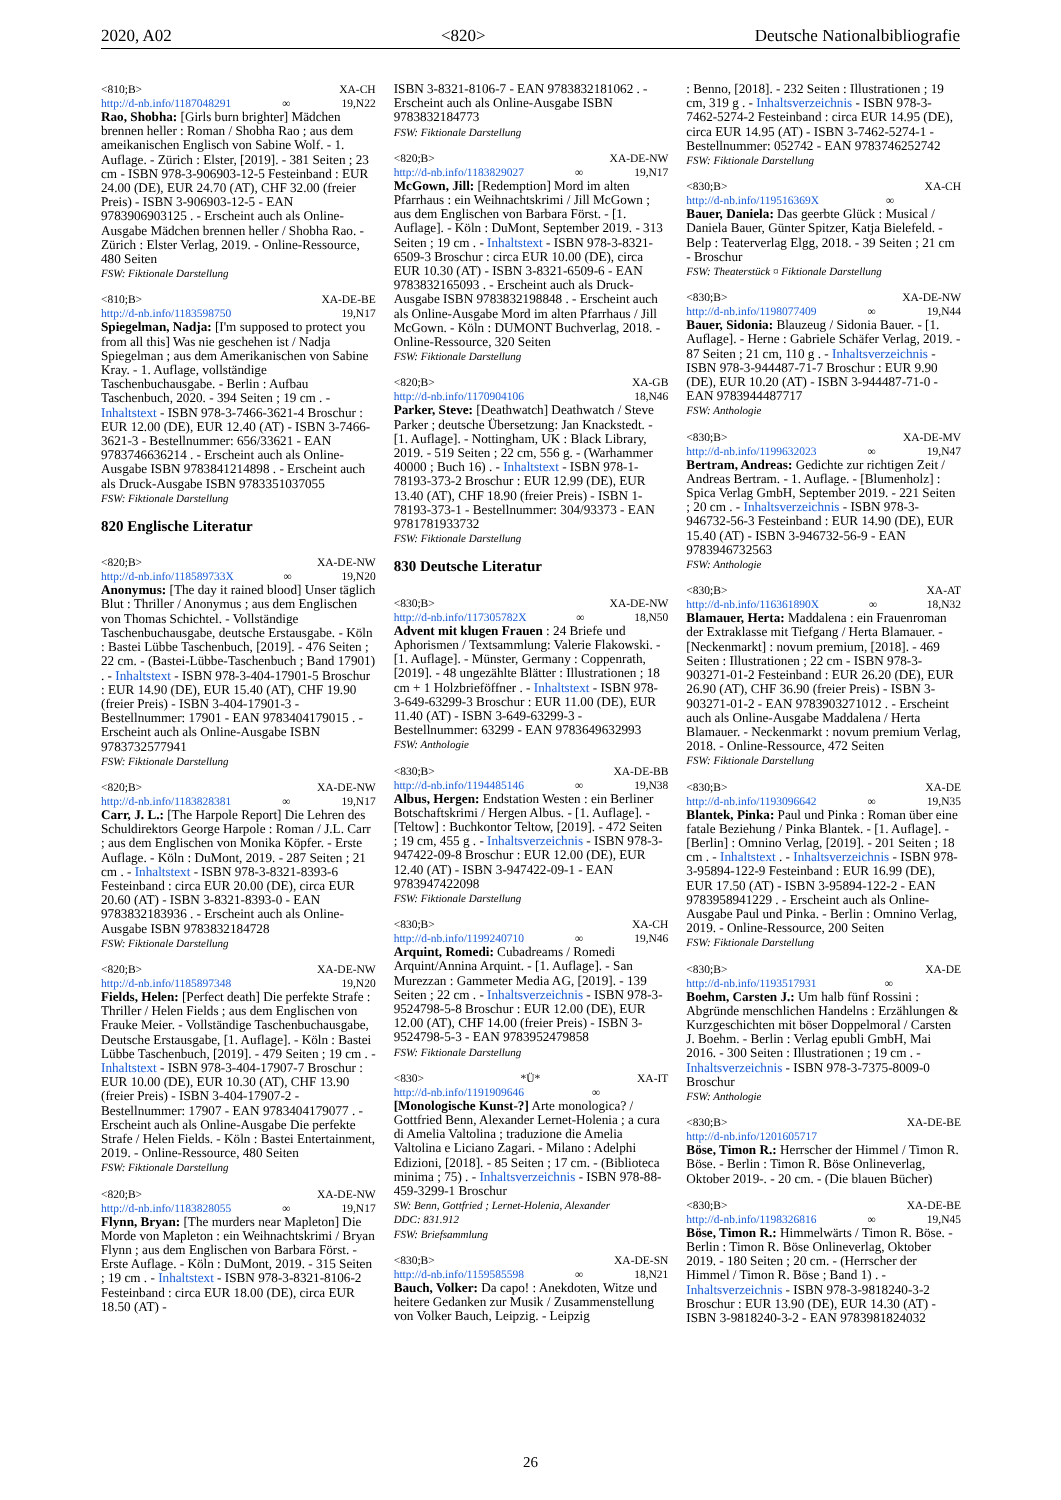2020, A02 <820> Deutsche Nationalbibliografie
<810;B> XA-CH
http://d-nb.info/1187048291 ∞ 19,N22
Rao, Shobha: [Girls burn brighter] Mädchen brennen heller : Roman / Shobha Rao ; aus dem ameikanischen Englisch von Sabine Wolf. - 1. Auflage. - Zürich : Elster, [2019]. - 381 Seiten ; 23 cm - ISBN 978-3-906903-12-5 Festeinband : EUR 24.00 (DE), EUR 24.70 (AT), CHF 32.00 (freier Preis) - ISBN 3-906903-12-5 - EAN 9783906903125 . - Erscheint auch als Online-Ausgabe Mädchen brennen heller / Shobha Rao. - Zürich : Elster Verlag, 2019. - Online-Ressource, 480 Seiten
FSW: Fiktionale Darstellung
<810;B> XA-DE-BE
http://d-nb.info/1183598750 19,N17
Spiegelman, Nadja: [I'm supposed to protect you from all this] Was nie geschehen ist / Nadja Spiegelman ; aus dem Amerikanischen von Sabine Kray. - 1. Auflage, vollständige Taschenbuchausgabe. - Berlin : Aufbau Taschenbuch, 2020. - 394 Seiten ; 19 cm . - Inhaltstext - ISBN 978-3-7466-3621-4 Broschur : EUR 12.00 (DE), EUR 12.40 (AT) - ISBN 3-7466-3621-3 - Bestellnummer: 656/33621 - EAN 9783746636214 . - Erscheint auch als Online-Ausgabe ISBN 9783841214898 . - Erscheint auch als Druck-Ausgabe ISBN 9783351037055
FSW: Fiktionale Darstellung
820 Englische Literatur
<820;B> XA-DE-NW
http://d-nb.info/118589733X ∞ 19,N20
Anonymus: [The day it rained blood] Unser täglich Blut : Thriller / Anonymus ; aus dem Englischen von Thomas Schichtel. - Vollständige Taschenbuchausgabe, deutsche Erstausgabe. - Köln : Bastei Lübbe Taschenbuch, [2019]. - 476 Seiten ; 22 cm. - (Bastei-Lübbe-Taschenbuch ; Band 17901) . - Inhaltstext - ISBN 978-3-404-17901-5 Broschur : EUR 14.90 (DE), EUR 15.40 (AT), CHF 19.90 (freier Preis) - ISBN 3-404-17901-3 - Bestellnummer: 17901 - EAN 9783404179015 . - Erscheint auch als Online-Ausgabe ISBN 9783732577941
FSW: Fiktionale Darstellung
<820;B> XA-DE-NW
http://d-nb.info/1183828381 ∞ 19,N17
Carr, J. L.: [The Harpole Report] Die Lehren des Schuldirektors George Harpole : Roman / J.L. Carr ; aus dem Englischen von Monika Köpfer. - Erste Auflage. - Köln : DuMont, 2019. - 287 Seiten ; 21 cm . - Inhaltstext - ISBN 978-3-8321-8393-6 Festeinband : circa EUR 20.00 (DE), circa EUR 20.60 (AT) - ISBN 3-8321-8393-0 - EAN 9783832183936 . - Erscheint auch als Online-Ausgabe ISBN 9783832184728
FSW: Fiktionale Darstellung
<820;B> XA-DE-NW
http://d-nb.info/1185897348 19,N20
Fields, Helen: [Perfect death] Die perfekte Strafe : Thriller / Helen Fields ; aus dem Englischen von Frauke Meier. - Vollständige Taschenbuchausgabe, Deutsche Erstausgabe, [1. Auflage]. - Köln : Bastei Lübbe Taschenbuch, [2019]. - 479 Seiten ; 19 cm . - Inhaltstext - ISBN 978-3-404-17907-7 Broschur : EUR 10.00 (DE), EUR 10.30 (AT), CHF 13.90 (freier Preis) - ISBN 3-404-17907-2 - Bestellnummer: 17907 - EAN 9783404179077 . - Erscheint auch als Online-Ausgabe Die perfekte Strafe / Helen Fields. - Köln : Bastei Entertainment, 2019. - Online-Ressource, 480 Seiten
FSW: Fiktionale Darstellung
<820;B> XA-DE-NW
http://d-nb.info/1183828055 ∞ 19,N17
Flynn, Bryan: [The murders near Mapleton] Die Morde von Mapleton : ein Weihnachtskrimi / Bryan Flynn ; aus dem Englischen von Barbara Först. - Erste Auflage. - Köln : DuMont, 2019. - 315 Seiten ; 19 cm . - Inhaltstext - ISBN 978-3-8321-8106-2 Festeinband : circa EUR 18.00 (DE), circa EUR 18.50 (AT) -
ISBN 3-8321-8106-7 - EAN 9783832181062 . - Erscheint auch als Online-Ausgabe ISBN 9783832184773
FSW: Fiktionale Darstellung
<820;B> XA-DE-NW
http://d-nb.info/1183829027 ∞ 19,N17
McGown, Jill: [Redemption] Mord im alten Pfarrhaus : ein Weihnachtskrimi / Jill McGown ; aus dem Englischen von Barbara Först. - [1. Auflage]. - Köln : DuMont, September 2019. - 313 Seiten ; 19 cm . - Inhaltstext - ISBN 978-3-8321-6509-3 Broschur : circa EUR 10.00 (DE), circa EUR 10.30 (AT) - ISBN 3-8321-6509-6 - EAN 9783832165093 . - Erscheint auch als Druck-Ausgabe ISBN 9783832198848 . - Erscheint auch als Online-Ausgabe Mord im alten Pfarrhaus / Jill McGown. - Köln : DUMONT Buchverlag, 2018. - Online-Ressource, 320 Seiten
FSW: Fiktionale Darstellung
<820;B> XA-GB
http://d-nb.info/1170904106 18,N46
Parker, Steve: [Deathwatch] Deathwatch / Steve Parker ; deutsche Übersetzung: Jan Knackstedt. - [1. Auflage]. - Nottingham, UK : Black Library, 2019. - 519 Seiten ; 22 cm, 556 g. - (Warhammer 40000 ; Buch 16) . - Inhaltstext - ISBN 978-1-78193-373-2 Broschur : EUR 12.99 (DE), EUR 13.40 (AT), CHF 18.90 (freier Preis) - ISBN 1-78193-373-1 - Bestellnummer: 304/93373 - EAN 9781781933732
FSW: Fiktionale Darstellung
830 Deutsche Literatur
<830;B> XA-DE-NW
http://d-nb.info/117305782X ∞ 18,N50
Advent mit klugen Frauen : 24 Briefe und Aphorismen / Textsammlung: Valerie Flakowski. - [1. Auflage]. - Münster, Germany : Coppenrath, [2019]. - 48 ungezählte Blätter : Illustrationen ; 18 cm + 1 Holzbrieföffner . - Inhaltstext - ISBN 978-3-649-63299-3 Broschur : EUR 11.00 (DE), EUR 11.40 (AT) - ISBN 3-649-63299-3 - Bestellnummer: 63299 - EAN 9783649632993
FSW: Anthologie
<830;B> XA-DE-BB
http://d-nb.info/1194485146 ∞ 19,N38
Albus, Hergen: Endstation Westen : ein Berliner Botschaftskrimi / Hergen Albus. - [1. Auflage]. - [Teltow] : Buchkontor Teltow, [2019]. - 472 Seiten ; 19 cm, 455 g . - Inhaltsverzeichnis - ISBN 978-3-947422-09-8 Broschur : EUR 12.00 (DE), EUR 12.40 (AT) - ISBN 3-947422-09-1 - EAN 9783947422098
FSW: Fiktionale Darstellung
<830;B> XA-CH
http://d-nb.info/1199240710 ∞ 19,N46
Arquint, Romedi: Cubadreams / Romedi Arquint/Annina Arquint. - [1. Auflage]. - San Murezzan : Gammeter Media AG, [2019]. - 139 Seiten ; 22 cm . - Inhaltsverzeichnis - ISBN 978-3-9524798-5-8 Broschur : EUR 12.00 (DE), EUR 12.00 (AT), CHF 14.00 (freier Preis) - ISBN 3-9524798-5-3 - EAN 9783952479858
FSW: Fiktionale Darstellung
<830> *Ü* XA-IT
http://d-nb.info/1191909646 ∞
[Monologische Kunst-?] Arte monologica? / Gottfried Benn, Alexander Lernet-Holenia ; a cura di Amelia Valtolina ; traduzione die Amelia Valtolina e Liciano Zagari. - Milano : Adelphi Edizioni, [2018]. - 85 Seiten ; 17 cm. - (Biblioteca minima ; 75) . - Inhaltsverzeichnis - ISBN 978-88-459-3299-1 Broschur
SW: Benn, Gottfried ; Lernet-Holenia, Alexander
DDC: 831.912
FSW: Briefsammlung
<830;B> XA-DE-SN
http://d-nb.info/1159585598 ∞ 18,N21
Bauch, Volker: Da capo! : Anekdoten, Witze und heitere Gedanken zur Musik / Zusammenstellung von Volker Bauch, Leipzig. - Leipzig
: Benno, [2018]. - 232 Seiten : Illustrationen ; 19 cm, 319 g . - Inhaltsverzeichnis - ISBN 978-3-7462-5274-2 Festeinband : circa EUR 14.95 (DE), circa EUR 14.95 (AT) - ISBN 3-7462-5274-1 - Bestellnummer: 052742 - EAN 9783746252742
FSW: Fiktionale Darstellung
<830;B> XA-CH
http://d-nb.info/119516369X ∞
Bauer, Daniela: Das geerbte Glück : Musical / Daniela Bauer, Günter Spitzer, Katja Bielefeld. - Belp : Teaterverlag Elgg, 2018. - 39 Seiten ; 21 cm - Broschur
FSW: Theaterstück ¤ Fiktionale Darstellung
<830;B> XA-DE-NW
http://d-nb.info/1198077409 ∞ 19,N44
Bauer, Sidonia: Blauzeug / Sidonia Bauer. - [1. Auflage]. - Herne : Gabriele Schäfer Verlag, 2019. - 87 Seiten ; 21 cm, 110 g . - Inhaltsverzeichnis - ISBN 978-3-944487-71-7 Broschur : EUR 9.90 (DE), EUR 10.20 (AT) - ISBN 3-944487-71-0 - EAN 9783944487717
FSW: Anthologie
<830;B> XA-DE-MV
http://d-nb.info/1199632023 ∞ 19,N47
Bertram, Andreas: Gedichte zur richtigen Zeit / Andreas Bertram. - 1. Auflage. - [Blumenholz] : Spica Verlag GmbH, September 2019. - 221 Seiten ; 20 cm . - Inhaltsverzeichnis - ISBN 978-3-946732-56-3 Festeinband : EUR 14.90 (DE), EUR 15.40 (AT) - ISBN 3-946732-56-9 - EAN 9783946732563
FSW: Anthologie
<830;B> XA-AT
http://d-nb.info/116361890X ∞ 18,N32
Blamauer, Herta: Maddalena : ein Frauenroman der Extraklasse mit Tiefgang / Herta Blamauer. - [Neckenmarkt] : novum premium, [2018]. - 469 Seiten : Illustrationen ; 22 cm - ISBN 978-3-903271-01-2 Festeinband : EUR 26.20 (DE), EUR 26.90 (AT), CHF 36.90 (freier Preis) - ISBN 3-903271-01-2 - EAN 9783903271012 . - Erscheint auch als Online-Ausgabe Maddalena / Herta Blamauer. - Neckenmarkt : novum premium Verlag, 2018. - Online-Ressource, 472 Seiten
FSW: Fiktionale Darstellung
<830;B> XA-DE
http://d-nb.info/1193096642 ∞ 19,N35
Blantek, Pinka: Paul und Pinka : Roman über eine fatale Beziehung / Pinka Blantek. - [1. Auflage]. - [Berlin] : Omnino Verlag, [2019]. - 201 Seiten ; 18 cm . - Inhaltstext . - Inhaltsverzeichnis - ISBN 978-3-95894-122-9 Festeinband : EUR 16.99 (DE), EUR 17.50 (AT) - ISBN 3-95894-122-2 - EAN 9783958941229 . - Erscheint auch als Online-Ausgabe Paul und Pinka. - Berlin : Omnino Verlag, 2019. - Online-Ressource, 200 Seiten
FSW: Fiktionale Darstellung
<830;B> XA-DE
http://d-nb.info/1193517931 ∞
Boehm, Carsten J.: Um halb fünf Rossini : Abgründe menschlichen Handelns : Erzählungen & Kurzgeschichten mit böser Doppelmoral / Carsten J. Boehm. - Berlin : Verlag epubli GmbH, Mai 2016. - 300 Seiten : Illustrationen ; 19 cm . - Inhaltsverzeichnis - ISBN 978-3-7375-8009-0 Broschur
FSW: Anthologie
<830;B> XA-DE-BE
http://d-nb.info/1201605717
Böse, Timon R.: Herrscher der Himmel / Timon R. Böse. - Berlin : Timon R. Böse Onlineverlag, Oktober 2019-. - 20 cm. - (Die blauen Bücher)
<830;B> XA-DE-BE
http://d-nb.info/1198326816 ∞ 19,N45
Böse, Timon R.: Himmelwärts / Timon R. Böse. - Berlin : Timon R. Böse Onlineverlag, Oktober 2019. - 180 Seiten ; 20 cm. - (Herrscher der Himmel / Timon R. Böse ; Band 1) . - Inhaltsverzeichnis - ISBN 978-3-9818240-3-2 Broschur : EUR 13.90 (DE), EUR 14.30 (AT) - ISBN 3-9818240-3-2 - EAN 9783981824032
26